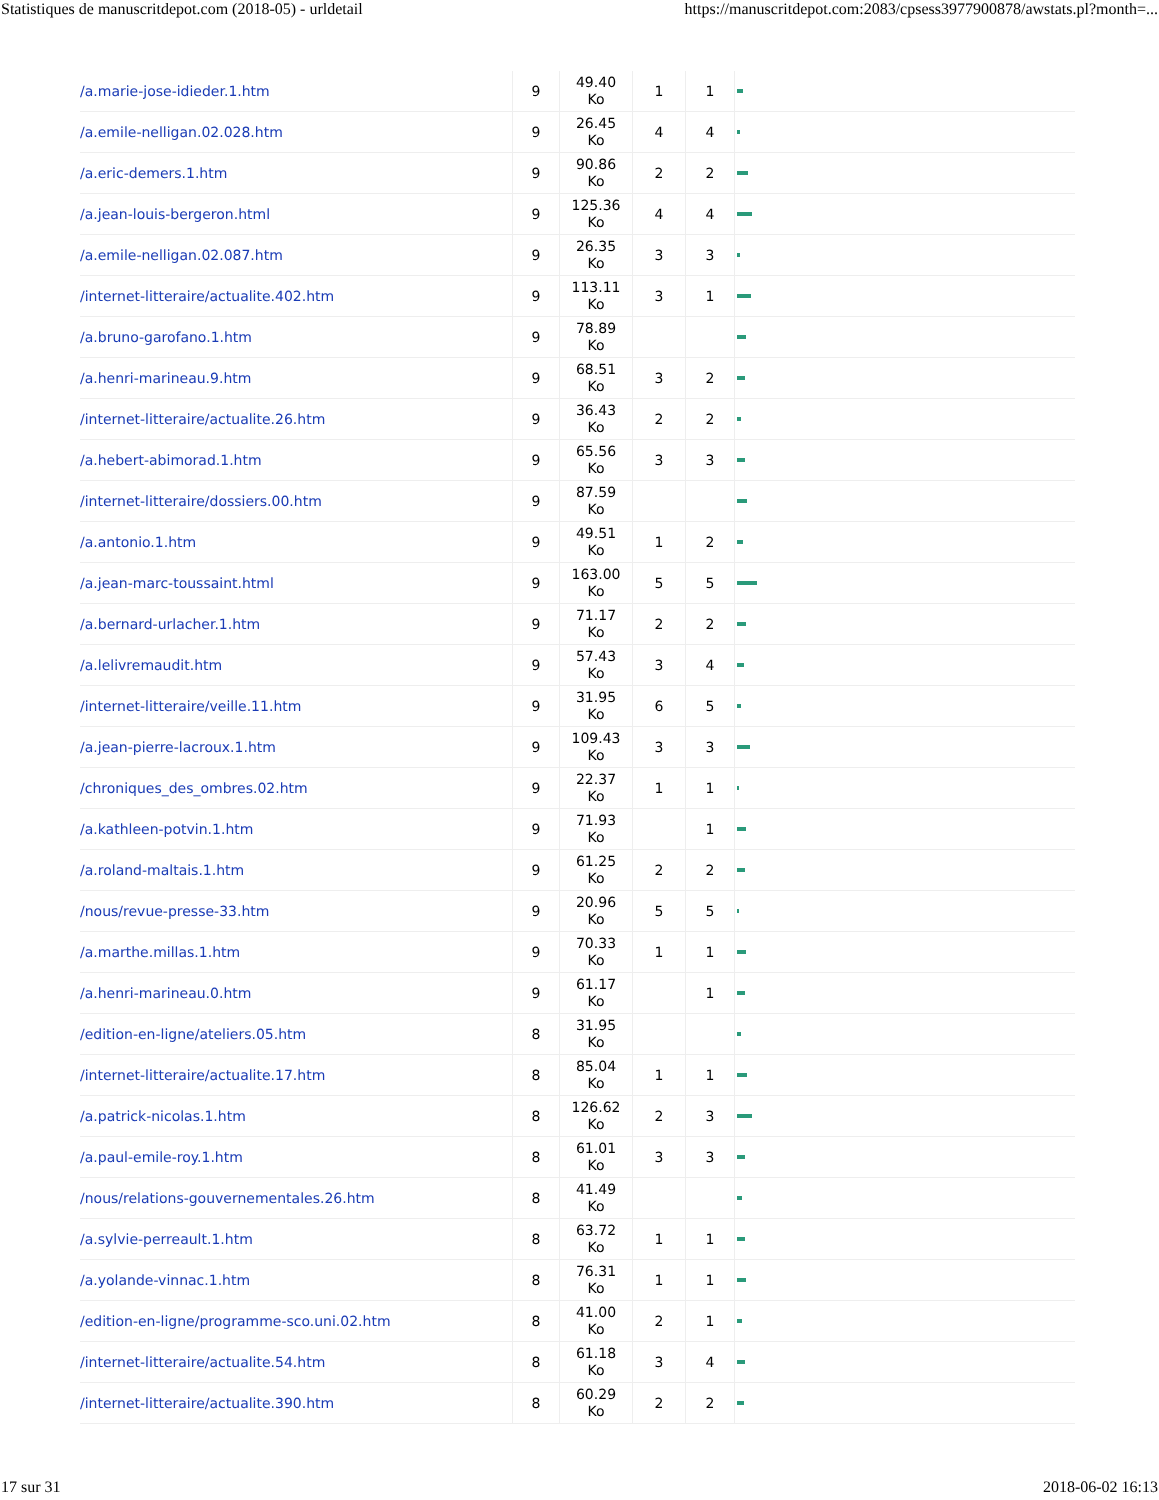Statistiques de manuscritdepot.com (2018-05) - urldetail https://manuscritdepot.com:2083/cpsess3977900878/awstats.pl?month=...
| /a.marie-jose-idieder.1.htm | 9 | 49.40 Ko | 1 | 1 | |
| /a.emile-nelligan.02.028.htm | 9 | 26.45 Ko | 4 | 4 | |
| /a.eric-demers.1.htm | 9 | 90.86 Ko | 2 | 2 | |
| /a.jean-louis-bergeron.html | 9 | 125.36 Ko | 4 | 4 | |
| /a.emile-nelligan.02.087.htm | 9 | 26.35 Ko | 3 | 3 | |
| /internet-litteraire/actualite.402.htm | 9 | 113.11 Ko | 3 | 1 | |
| /a.bruno-garofano.1.htm | 9 | 78.89 Ko | | | |
| /a.henri-marineau.9.htm | 9 | 68.51 Ko | 3 | 2 | |
| /internet-litteraire/actualite.26.htm | 9 | 36.43 Ko | 2 | 2 | |
| /a.hebert-abimorad.1.htm | 9 | 65.56 Ko | 3 | 3 | |
| /internet-litteraire/dossiers.00.htm | 9 | 87.59 Ko | | | |
| /a.antonio.1.htm | 9 | 49.51 Ko | 1 | 2 | |
| /a.jean-marc-toussaint.html | 9 | 163.00 Ko | 5 | 5 | |
| /a.bernard-urlacher.1.htm | 9 | 71.17 Ko | 2 | 2 | |
| /a.lelivremaudit.htm | 9 | 57.43 Ko | 3 | 4 | |
| /internet-litteraire/veille.11.htm | 9 | 31.95 Ko | 6 | 5 | |
| /a.jean-pierre-lacroux.1.htm | 9 | 109.43 Ko | 3 | 3 | |
| /chroniques_des_ombres.02.htm | 9 | 22.37 Ko | 1 | 1 | |
| /a.kathleen-potvin.1.htm | 9 | 71.93 Ko | | 1 | |
| /a.roland-maltais.1.htm | 9 | 61.25 Ko | 2 | 2 | |
| /nous/revue-presse-33.htm | 9 | 20.96 Ko | 5 | 5 | |
| /a.marthe.millas.1.htm | 9 | 70.33 Ko | 1 | 1 | |
| /a.henri-marineau.0.htm | 9 | 61.17 Ko | | 1 | |
| /edition-en-ligne/ateliers.05.htm | 8 | 31.95 Ko | | | |
| /internet-litteraire/actualite.17.htm | 8 | 85.04 Ko | 1 | 1 | |
| /a.patrick-nicolas.1.htm | 8 | 126.62 Ko | 2 | 3 | |
| /a.paul-emile-roy.1.htm | 8 | 61.01 Ko | 3 | 3 | |
| /nous/relations-gouvernementales.26.htm | 8 | 41.49 Ko | | | |
| /a.sylvie-perreault.1.htm | 8 | 63.72 Ko | 1 | 1 | |
| /a.yolande-vinnac.1.htm | 8 | 76.31 Ko | 1 | 1 | |
| /edition-en-ligne/programme-sco.uni.02.htm | 8 | 41.00 Ko | 2 | 1 | |
| /internet-litteraire/actualite.54.htm | 8 | 61.18 Ko | 3 | 4 | |
| /internet-litteraire/actualite.390.htm | 8 | 60.29 Ko | 2 | 2 | |
17 sur 31 2018-06-02 16:13